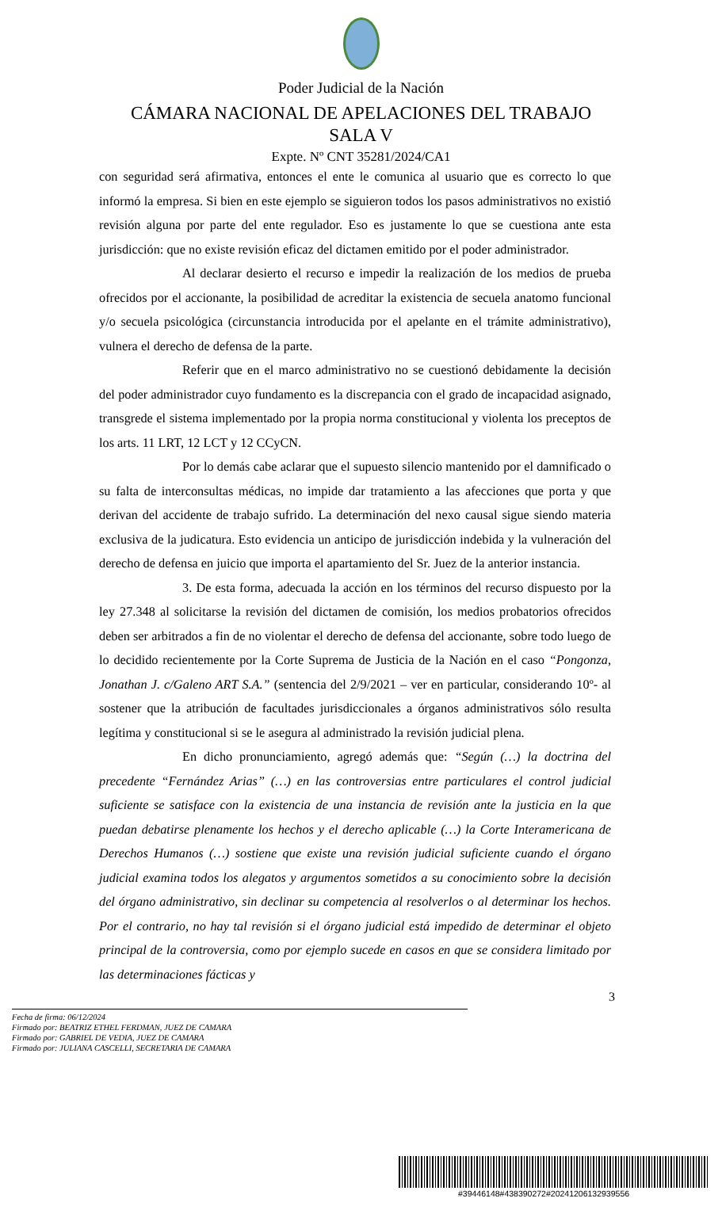Poder Judicial de la Nación
CÁMARA NACIONAL DE APELACIONES DEL TRABAJO
SALA V
Expte. Nº CNT 35281/2024/CA1
con seguridad será afirmativa, entonces el ente le comunica al usuario que es correcto lo que informó la empresa. Si bien en este ejemplo se siguieron todos los pasos administrativos no existió revisión alguna por parte del ente regulador. Eso es justamente lo que se cuestiona ante esta jurisdicción: que no existe revisión eficaz del dictamen emitido por el poder administrador.
Al declarar desierto el recurso e impedir la realización de los medios de prueba ofrecidos por el accionante, la posibilidad de acreditar la existencia de secuela anatomo funcional y/o secuela psicológica (circunstancia introducida por el apelante en el trámite administrativo), vulnera el derecho de defensa de la parte.
Referir que en el marco administrativo no se cuestionó debidamente la decisión del poder administrador cuyo fundamento es la discrepancia con el grado de incapacidad asignado, transgrede el sistema implementado por la propia norma constitucional y violenta los preceptos de los arts. 11 LRT, 12 LCT y 12 CCyCN.
Por lo demás cabe aclarar que el supuesto silencio mantenido por el damnificado o su falta de interconsultas médicas, no impide dar tratamiento a las afecciones que porta y que derivan del accidente de trabajo sufrido. La determinación del nexo causal sigue siendo materia exclusiva de la judicatura. Esto evidencia un anticipo de jurisdicción indebida y la vulneración del derecho de defensa en juicio que importa el apartamiento del Sr. Juez de la anterior instancia.
3. De esta forma, adecuada la acción en los términos del recurso dispuesto por la ley 27.348 al solicitarse la revisión del dictamen de comisión, los medios probatorios ofrecidos deben ser arbitrados a fin de no violentar el derecho de defensa del accionante, sobre todo luego de lo decidido recientemente por la Corte Suprema de Justicia de la Nación en el caso “Pongonza, Jonathan J. c/Galeno ART S.A.” (sentencia del 2/9/2021 – ver en particular, considerando 10º- al sostener que la atribución de facultades jurisdiccionales a órganos administrativos sólo resulta legítima y constitucional si se le asegura al administrado la revisión judicial plena.
En dicho pronunciamiento, agregó además que: “Según (…) la doctrina del precedente “Fernández Arias” (…) en las controversias entre particulares el control judicial suficiente se satisface con la existencia de una instancia de revisión ante la justicia en la que puedan debatirse plenamente los hechos y el derecho aplicable (…) la Corte Interamericana de Derechos Humanos (…) sostiene que existe una revisión judicial suficiente cuando el órgano judicial examina todos los alegatos y argumentos sometidos a su conocimiento sobre la decisión del órgano administrativo, sin declinar su competencia al resolverlos o al determinar los hechos. Por el contrario, no hay tal revisión si el órgano judicial está impedido de determinar el objeto principal de la controversia, como por ejemplo sucede en casos en que se considera limitado por las determinaciones fácticas y
3
Fecha de firma: 06/12/2024
Firmado por: BEATRIZ ETHEL FERDMAN, JUEZ DE CAMARA
Firmado por: GABRIEL DE VEDIA, JUEZ DE CAMARA
Firmado por: JULIANA CASCELLI, SECRETARIA DE CAMARA
#39446148#438390272#20241206132939556